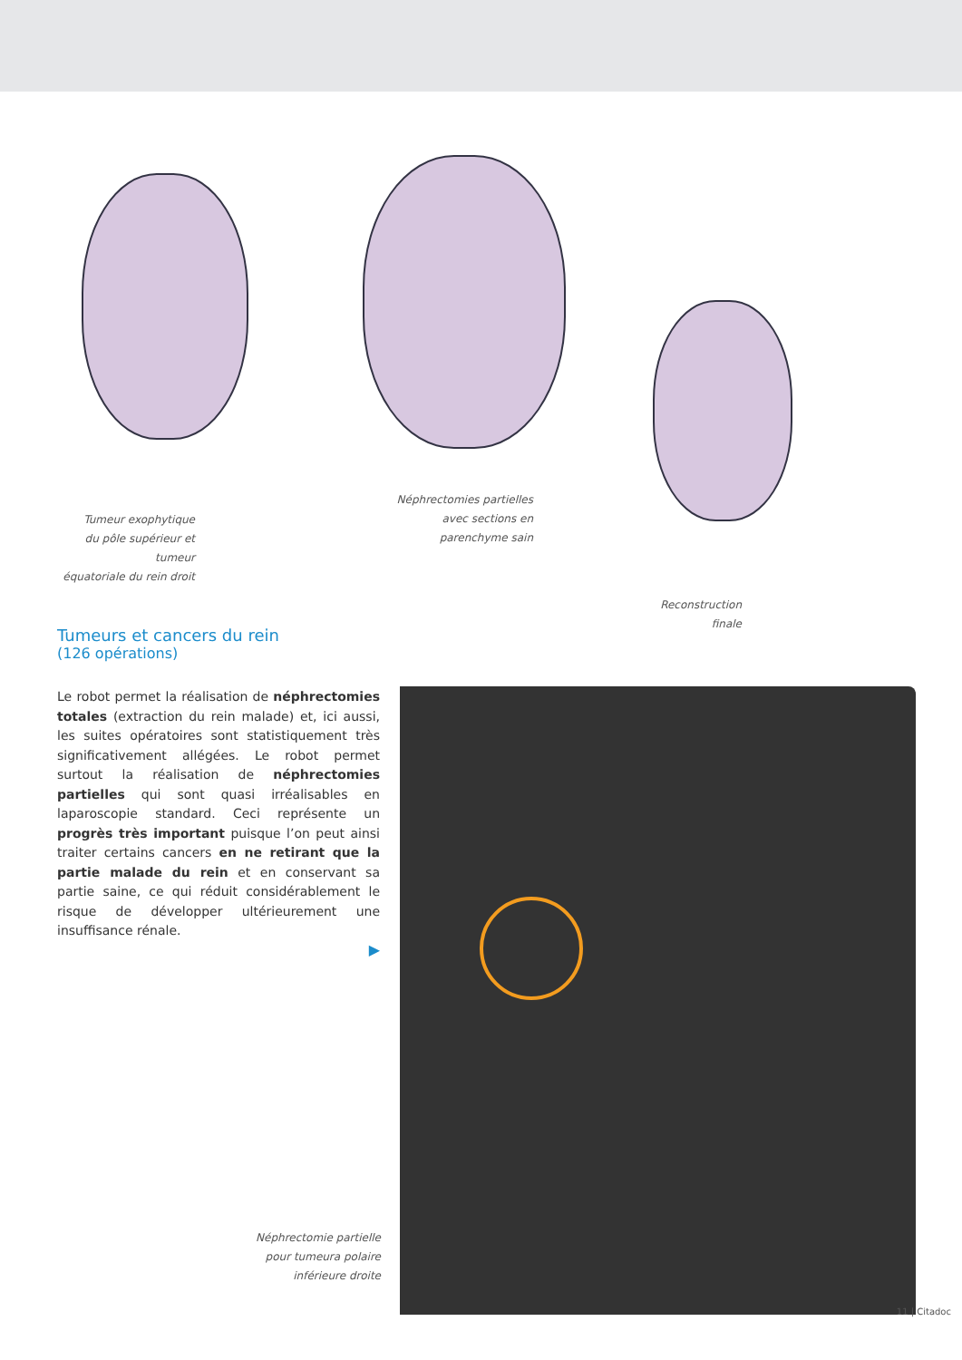Tumeur exophytique
du pôle supérieur et tumeur
équatoriale du rein droit
Néphrectomies partielles
avec sections en
parenchyme sain
Reconstruction
finale
Tumeurs et cancers du rein
(126 opérations)
Le robot permet la réalisation de néphrectomies totales (extraction du rein malade) et, ici aussi, les suites opératoires sont statistiquement très significativement allégées. Le robot permet surtout la réalisation de néphrectomies partielles qui sont quasi irréalisables en laparoscopie standard. Ceci représente un progrès très important puisque l’on peut ainsi traiter certains cancers en ne retirant que la partie malade du rein et en conservant sa partie saine, ce qui réduit considérablement le risque de développer ultérieurement une insuffisance rénale.
▶
Néphrectomie partielle
pour tumeura polaire
inférieure droite
11 | Citadoc